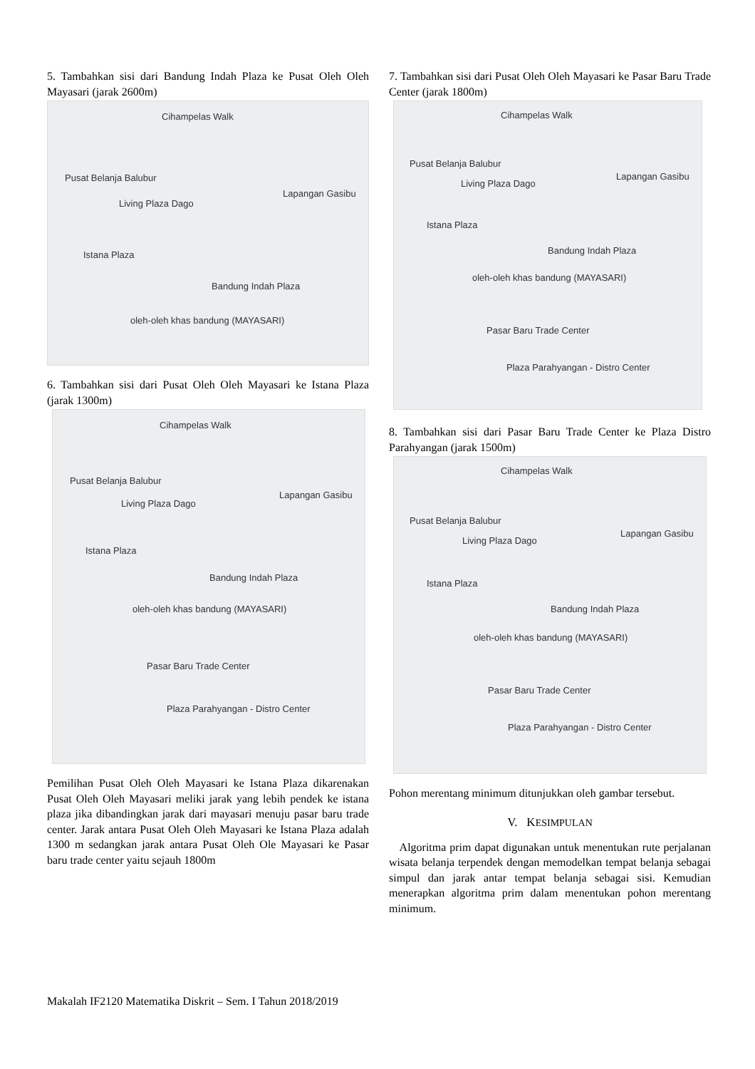5. Tambahkan sisi dari Bandung Indah Plaza ke Pusat Oleh Oleh Mayasari (jarak 2600m)
Cihampelas Walk
Pusat Belanja Balubur
Living Plaza Dago
Lapangan Gasibu
Istana Plaza
Bandung Indah Plaza
oleh-oleh khas bandung (MAYASARI)
6. Tambahkan sisi dari Pusat Oleh Oleh Mayasari ke Istana Plaza (jarak 1300m)
Cihampelas Walk
Pusat Belanja Balubur
Living Plaza Dago
Lapangan Gasibu
Istana Plaza
Bandung Indah Plaza
oleh-oleh khas bandung (MAYASARI)
Pasar Baru Trade Center
Plaza Parahyangan - Distro Center
Pemilihan Pusat Oleh Oleh Mayasari ke Istana Plaza dikarenakan Pusat Oleh Oleh Mayasari meliki jarak yang lebih pendek ke istana plaza jika dibandingkan jarak dari mayasari menuju pasar baru trade center. Jarak antara Pusat Oleh Oleh Mayasari ke Istana Plaza adalah 1300 m sedangkan jarak antara Pusat Oleh Ole Mayasari ke Pasar baru trade center yaitu sejauh 1800m
7. Tambahkan sisi dari Pusat Oleh Oleh Mayasari ke Pasar Baru Trade Center (jarak 1800m)
Cihampelas Walk
Pusat Belanja Balubur
Living Plaza Dago
Lapangan Gasibu
Istana Plaza
Bandung Indah Plaza
oleh-oleh khas bandung (MAYASARI)
Pasar Baru Trade Center
Plaza Parahyangan - Distro Center
8. Tambahkan sisi dari Pasar Baru Trade Center ke Plaza Distro Parahyangan (jarak 1500m)
Cihampelas Walk
Pusat Belanja Balubur
Living Plaza Dago
Lapangan Gasibu
Istana Plaza
Bandung Indah Plaza
oleh-oleh khas bandung (MAYASARI)
Pasar Baru Trade Center
Plaza Parahyangan - Distro Center
Pohon merentang minimum ditunjukkan oleh gambar tersebut.
V. KESIMPULAN
Algoritma prim dapat digunakan untuk menentukan rute perjalanan wisata belanja terpendek dengan memodelkan tempat belanja sebagai simpul dan jarak antar tempat belanja sebagai sisi. Kemudian menerapkan algoritma prim dalam menentukan pohon merentang minimum.
Makalah IF2120 Matematika Diskrit – Sem. I Tahun 2018/2019